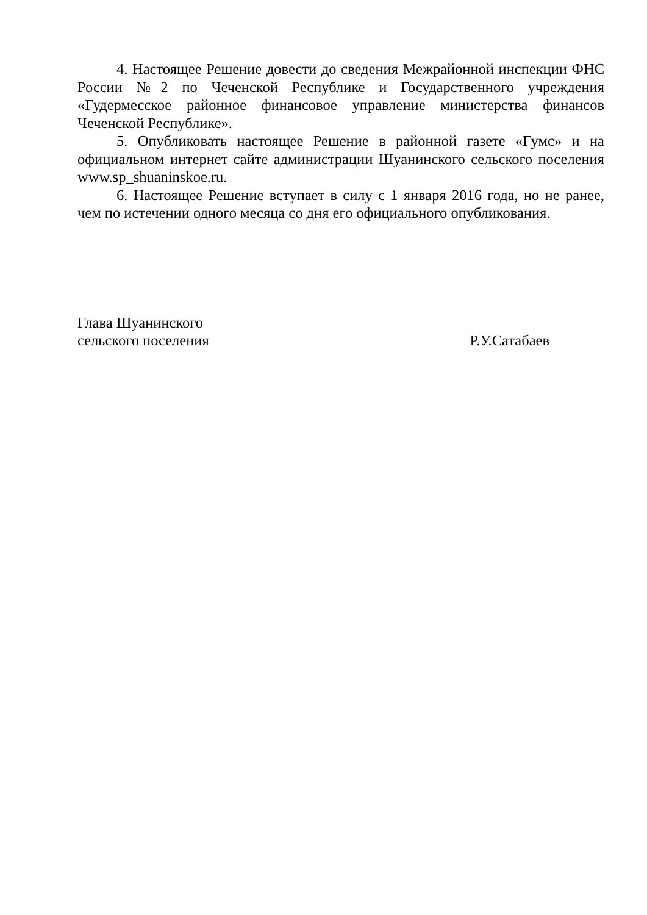4. Настоящее Решение довести до сведения Межрайонной инспекции ФНС России №2 по Чеченской Республике и Государственного учреждения «Гудермесское районное финансовое управление министерства финансов Чеченской Республике».
5. Опубликовать настоящее Решение в районной газете «Гумс» и на официальном интернет сайте администрации Шуанинского сельского поселения www.sp_shuaninskoe.ru.
6. Настоящее Решение вступает в силу с 1 января 2016 года, но не ранее, чем по истечении одного месяца со дня его официального опубликования.
Глава Шуанинского
сельского поселения
Р.У.Сатабаев